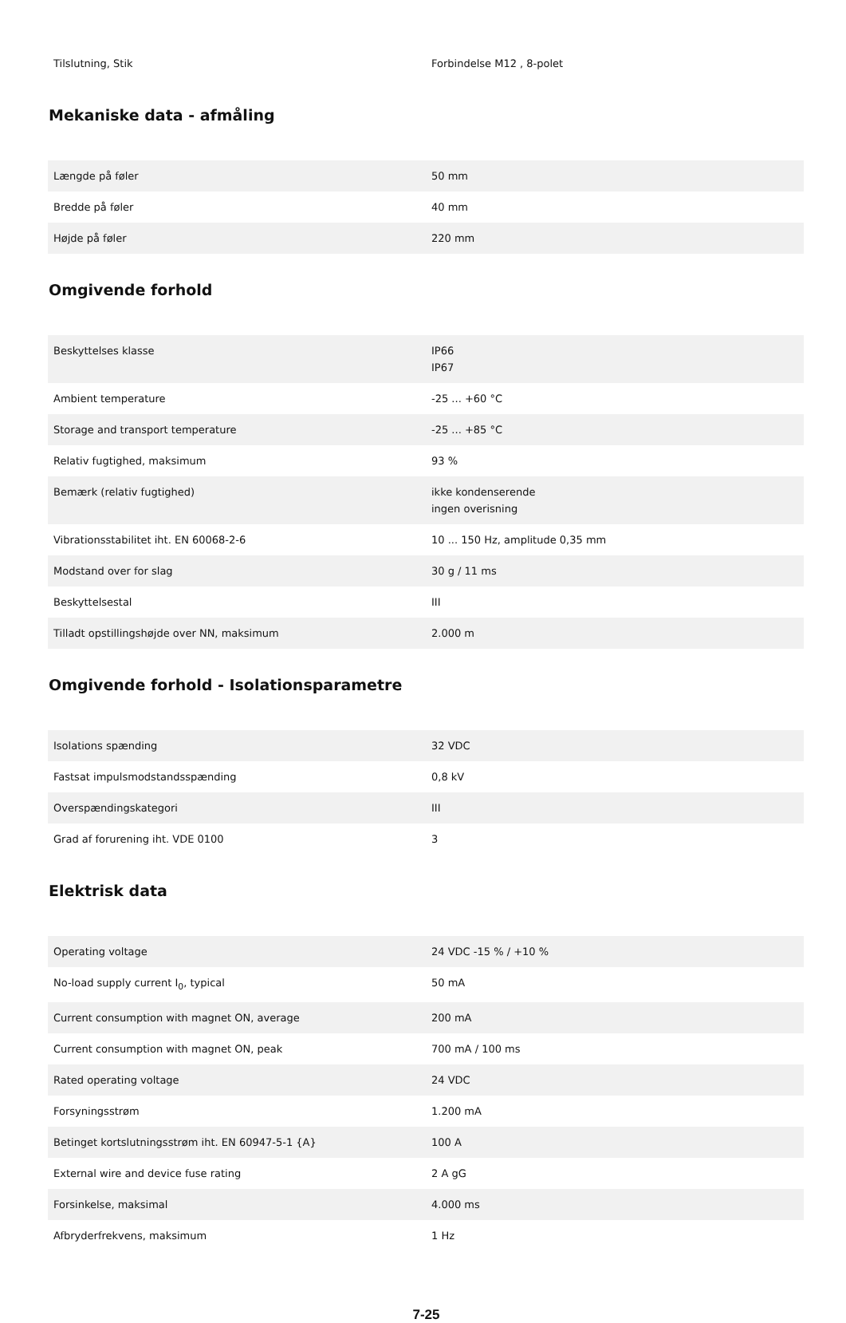| Tilslutning, Stik | Forbindelse M12 , 8-polet |
Mekaniske data - afmåling
| Længde på føler | 50 mm |
| Bredde på føler | 40 mm |
| Højde på føler | 220 mm |
Omgivende forhold
| Beskyttelses klasse | IP66 IP67 |
| Ambient temperature | -25 ... +60 °C |
| Storage and transport temperature | -25 ... +85 °C |
| Relativ fugtighed, maksimum | 93 % |
| Bemærk (relativ fugtighed) | ikke kondenserende ingen overisning |
| Vibrationsstabilitet iht. EN 60068-2-6 | 10 ... 150 Hz, amplitude 0,35 mm |
| Modstand over for slag | 30 g / 11 ms |
| Beskyttelsestal | III |
| Tilladt opstillingshøjde over NN, maksimum | 2.000 m |
Omgivende forhold - Isolationsparametre
| Isolations spænding | 32 VDC |
| Fastsat impulsmodstandsspænding | 0,8 kV |
| Overspændingskategori | III |
| Grad af forurening iht. VDE 0100 | 3 |
Elektrisk data
| Operating voltage | 24 VDC -15 % / +10 % |
| No-load supply current I<sub>0</sub>, typical | 50 mA |
| Current consumption with magnet ON, average | 200 mA |
| Current consumption with magnet ON, peak | 700 mA / 100 ms |
| Rated operating voltage | 24 VDC |
| Forsyningsstrøm | 1.200 mA |
| Betinget kortslutningsstrøm iht. EN 60947-5-1 {A} | 100 A |
| External wire and device fuse rating | 2 A gG |
| Forsinkelse, maksimal | 4.000 ms |
| Afbryderfrekvens, maksimum | 1 Hz |
7-25